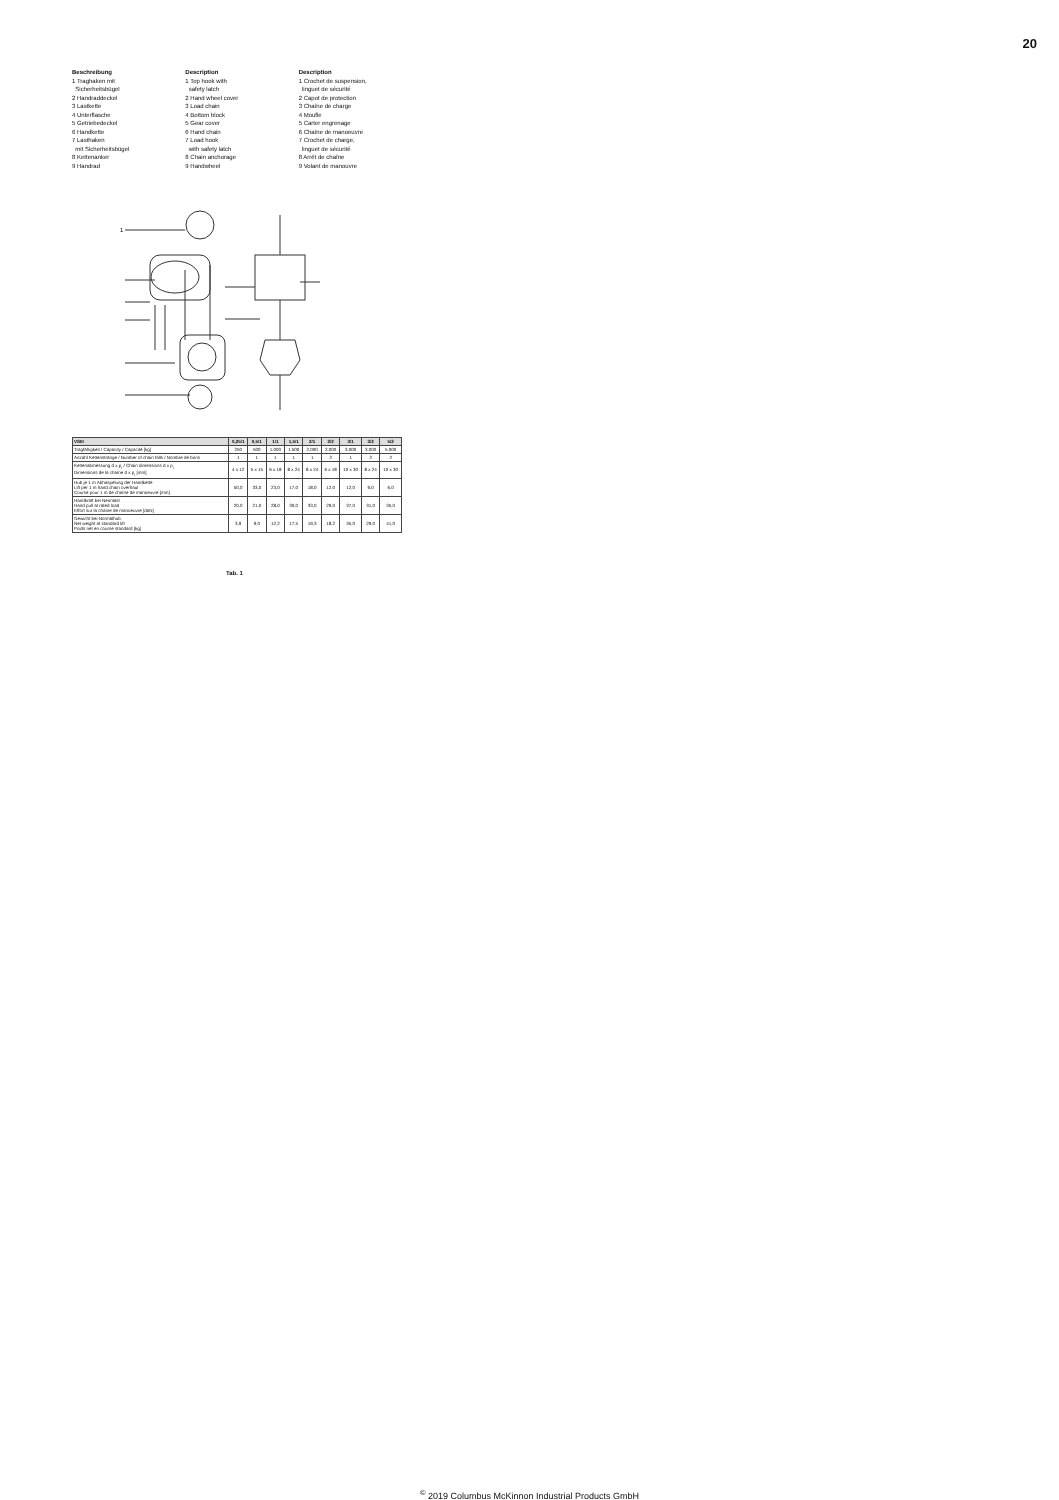20
Beschreibung
1 Traghaken mit
Sicherheitsbügel
2 Handraddeckel
3 Lastkette
4 Unterflasche
5 Getriebedeckel
6 Handkette
7 Lasthaken
mit Sicherheitsbügel
8 Kettenanker
9 Handrad
Description
1 Top hook with
safety latch
2 Hand wheel cover
3 Load chain
4 Bottom block
5 Gear cover
6 Hand chain
7 Load hook
with safety latch
8 Chain anchorage
9 Handwheel
Description
1 Crochet de suspension,
linguet de sécurité
2 Capot de protection
3 Chaîne de charge
4 Moufle
5 Carter engrenage
6 Chaîne de manoeuvre
7 Crochet de charge,
linguet de sécurité
8 Arrêt de chaîne
9 Volant de manouvre
1
| VSIII | 0,25/1 | 0,5/1 | 1/1 | 1,5/1 | 2/1 | 2/2 | 3/1 | 3/2 | 5/2 |
| --- | --- | --- | --- | --- | --- | --- | --- | --- | --- |
| Tragfähigkeit / Capacity / Capacité [kg] | 250 | 500 | 1.000 | 1.500 | 2.000 | 2.000 | 3.000 | 3.000 | 5.000 |
| Anzahl Kettenstränge / Number of chain falls / Nombre de brins | 1 | 1 | 1 | 1 | 1 | 2 | 1 | 2 | 2 |
| Kettenabmessung d x p<sub>i</sub> / Chain dimensions d x p<sub>i</sub> Dimensions de la chaîne d x p<sub>i</sub> [mm] | 4 x 12 | 5 x 15 | 6 x 18 | 8 x 24 | 8 x 24 | 6 x 18 | 10 x 30 | 8 x 24 | 10 x 30 |
| Hub je 1 m Abhaspelung der Handkette Lift per 1 m hand chain overhaul Course pour 1 m de chaîne de manoeuvre [mm] | 50,0 | 33,0 | 23,0 | 17,0 | 18,0 | 12,0 | 12,0 | 9,0 | 6,0 |
| Handkraft bei Nennlast Hand pull at rated load Effort sur la chaîne de manoeuvre [daN] | 20,0 | 21,0 | 28,0 | 30,0 | 33,0 | 29,0 | 37,0 | 31,0 | 35,0 |
| Gewicht bei Normalhub Net weight at standard lift Poids net en course standard [kg] | 3,9 | 9,0 | 12,2 | 17,5 | 19,3 | 18,2 | 35,0 | 29,0 | 41,0 |
Tab. 1
<sup>©</sup> 2019 Columbus McKinnon Industrial Products GmbH